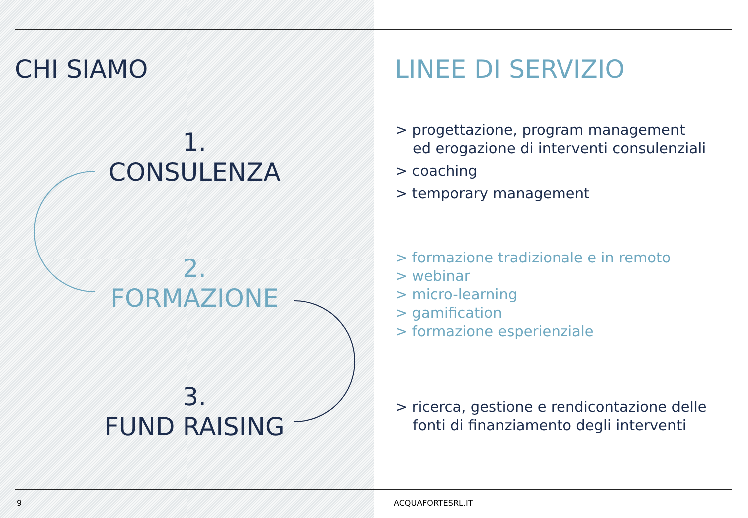CHI SIAMO LINEE DI SERVIZIO
1.
CONSULENZA
2.
FORMAZIONE
3.
FUND RAISING
> progettazione, program management
ed erogazione di interventi consulenziali
> coaching
> temporary management
> formazione tradizionale e in remoto
> webinar
> micro-learning
> gamification
> formazione esperienziale
> ricerca, gestione e rendicontazione delle
fonti di finanziamento degli interventi
9 ACQUAFORTESRL.IT